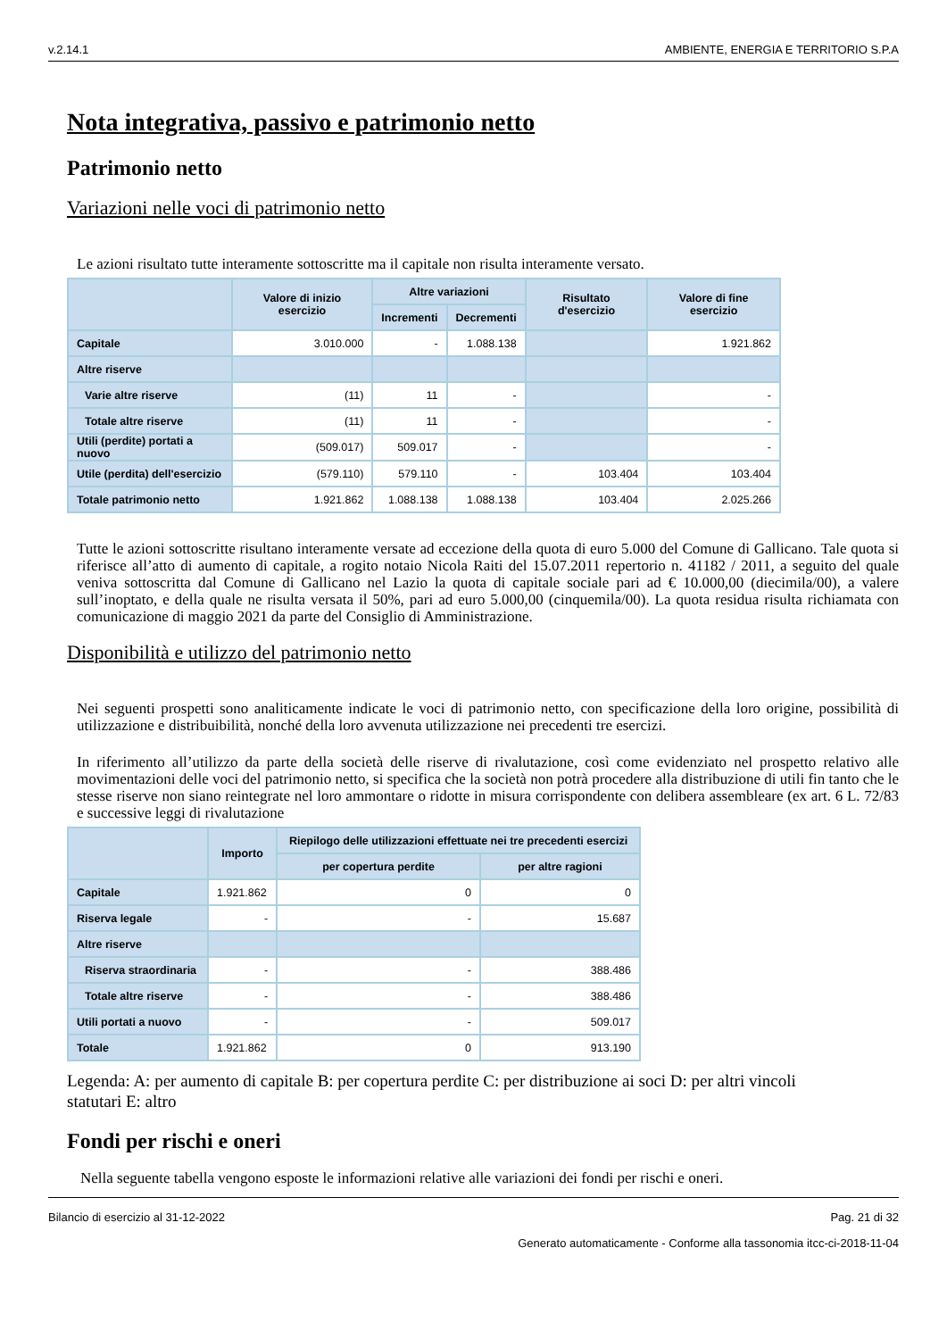v.2.14.1 AMBIENTE, ENERGIA E TERRITORIO S.P.A
Nota integrativa, passivo e patrimonio netto
Patrimonio netto
Variazioni nelle voci di patrimonio netto
Le azioni risultato tutte interamente sottoscritte ma il capitale non risulta interamente versato.
| | Valore di inizio esercizio | Altre variazioni | | Risultato d'esercizio | Valore di fine esercizio |
| --- | --- | --- | --- | --- | --- |
| | | Incrementi | Decrementi | | |
| Capitale | 3.010.000 | - | 1.088.138 | | 1.921.862 |
| Altre riserve | | | | | |
| Varie altre riserve | (11) | 11 | - | | - |
| Totale altre riserve | (11) | 11 | - | | - |
| Utili (perdite) portati a nuovo | (509.017) | 509.017 | - | | - |
| Utile (perdita) dell'esercizio | (579.110) | 579.110 | - | 103.404 | 103.404 |
| Totale patrimonio netto | 1.921.862 | 1.088.138 | 1.088.138 | 103.404 | 2.025.266 |
Tutte le azioni sottoscritte risultano interamente versate ad eccezione della quota di euro 5.000 del Comune di Gallicano. Tale quota si riferisce all’atto di aumento di capitale, a rogito notaio Nicola Raiti del 15.07.2011 repertorio n. 41182 / 2011, a seguito del quale veniva sottoscritta dal Comune di Gallicano nel Lazio la quota di capitale sociale pari ad € 10.000,00 (diecimila/00), a valere sull’inoptato, e della quale ne risulta versata il 50%, pari ad euro 5.000,00 (cinquemila/00). La quota residua risulta richiamata con comunicazione di maggio 2021 da parte del Consiglio di Amministrazione.
Disponibilità e utilizzo del patrimonio netto
Nei seguenti prospetti sono analiticamente indicate le voci di patrimonio netto, con specificazione della loro origine, possibilità di utilizzazione e distribuibilità, nonché della loro avvenuta utilizzazione nei precedenti tre esercizi.
In riferimento all’utilizzo da parte della società delle riserve di rivalutazione, così come evidenziato nel prospetto relativo alle movimentazioni delle voci del patrimonio netto, si specifica che la società non potrà procedere alla distribuzione di utili fin tanto che le stesse riserve non siano reintegrate nel loro ammontare o ridotte in misura corrispondente con delibera assembleare (ex art. 6 L. 72/83 e successive leggi di rivalutazione
| | Importo | Riepilogo delle utilizzazioni effettuate nei tre precedenti esercizi | |
| --- | --- | --- | --- |
| | | per copertura perdite | per altre ragioni |
| Capitale | 1.921.862 | 0 | 0 |
| Riserva legale | - | - | 15.687 |
| Altre riserve | | | |
| Riserva straordinaria | - | - | 388.486 |
| Totale altre riserve | - | - | 388.486 |
| Utili portati a nuovo | - | - | 509.017 |
| Totale | 1.921.862 | 0 | 913.190 |
Legenda: A: per aumento di capitale B: per copertura perdite C: per distribuzione ai soci D: per altri vincoli statutari E: altro
Fondi per rischi e oneri
Nella seguente tabella vengono esposte le informazioni relative alle variazioni dei fondi per rischi e oneri.
Bilancio di esercizio al 31-12-2022 Pag. 21 di 32
Generato automaticamente - Conforme alla tassonomia itcc-ci-2018-11-04